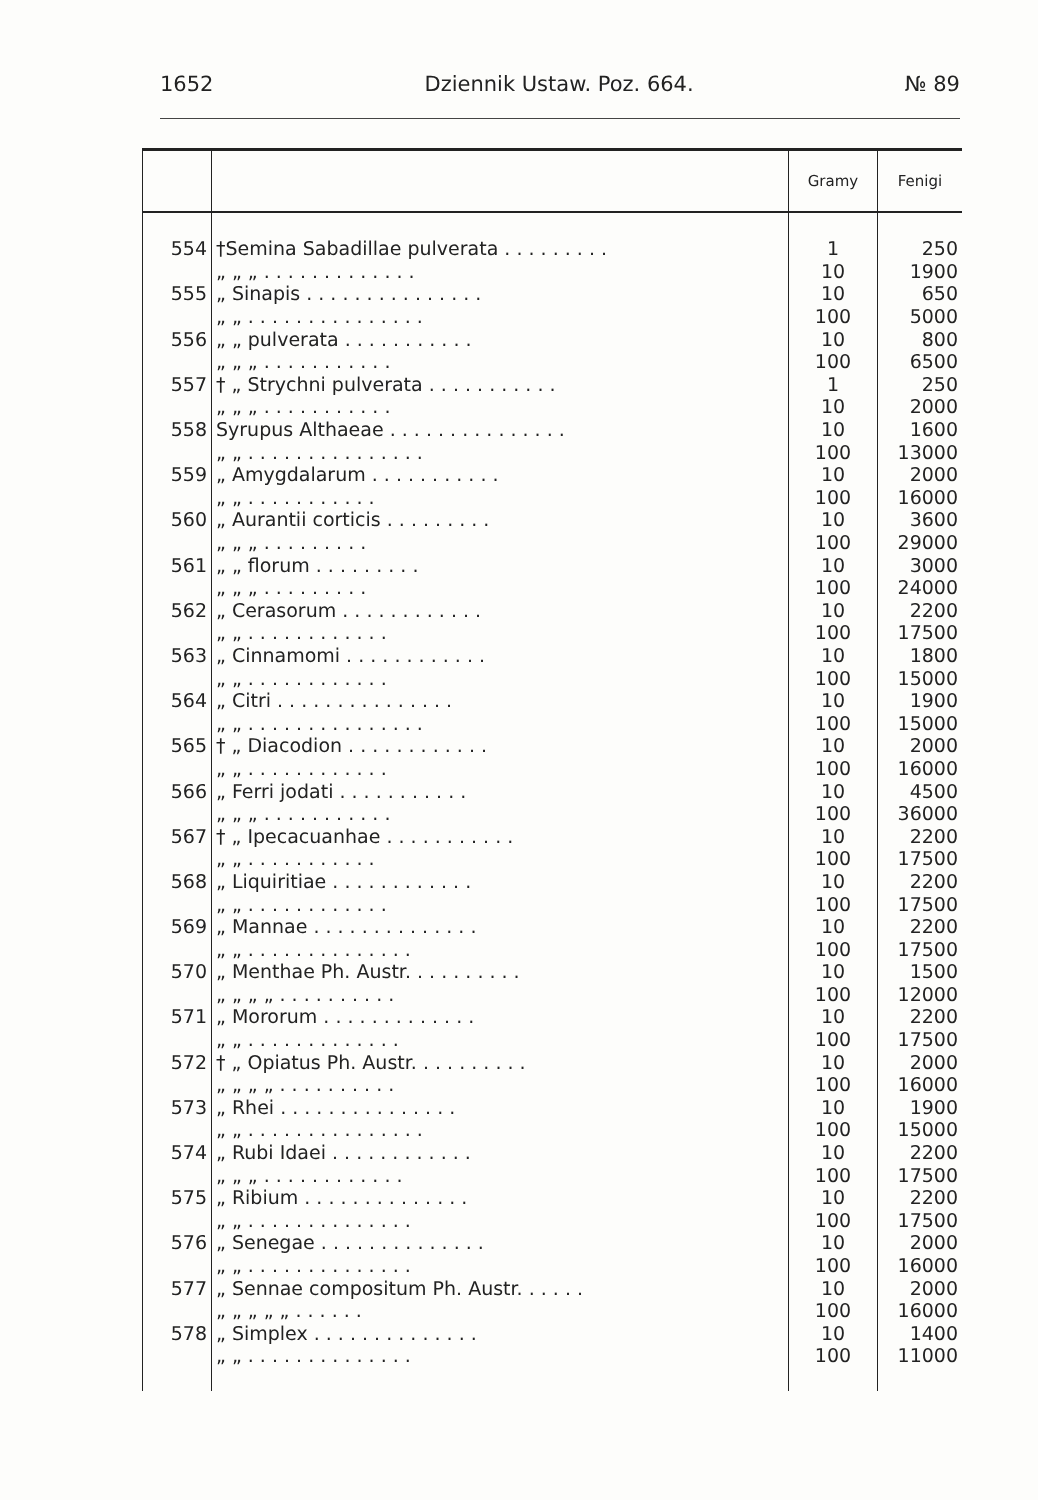1652 Dziennik Ustaw. Poz. 664. № 89
| | | Gramy | Fenigi |
| --- | --- | --- | --- |
| 554 | †Semina Sabadillae pulverata . . . . . . . . . | 1 | 250 |
| | „ „ „ . . . . . . . . . . . . . | 10 | 1900 |
| 555 | „ Sinapis . . . . . . . . . . . . . . . | 10 | 650 |
| | „ „ . . . . . . . . . . . . . . . | 100 | 5000 |
| 556 | „ „ pulverata . . . . . . . . . . . | 10 | 800 |
| | „ „ „ . . . . . . . . . . . | 100 | 6500 |
| 557 | † „ Strychni pulverata . . . . . . . . . . . | 1 | 250 |
| | „ „ „ . . . . . . . . . . . | 10 | 2000 |
| 558 | Syrupus Althaeae . . . . . . . . . . . . . . . | 10 | 1600 |
| | „ „ . . . . . . . . . . . . . . . | 100 | 13000 |
| 559 | „ Amygdalarum . . . . . . . . . . . | 10 | 2000 |
| | „ „ . . . . . . . . . . . | 100 | 16000 |
| 560 | „ Aurantii corticis . . . . . . . . . | 10 | 3600 |
| | „ „ „ . . . . . . . . . | 100 | 29000 |
| 561 | „ „ florum . . . . . . . . . | 10 | 3000 |
| | „ „ „ . . . . . . . . . | 100 | 24000 |
| 562 | „ Cerasorum . . . . . . . . . . . . | 10 | 2200 |
| | „ „ . . . . . . . . . . . . | 100 | 17500 |
| 563 | „ Cinnamomi . . . . . . . . . . . . | 10 | 1800 |
| | „ „ . . . . . . . . . . . . | 100 | 15000 |
| 564 | „ Citri . . . . . . . . . . . . . . . | 10 | 1900 |
| | „ „ . . . . . . . . . . . . . . . | 100 | 15000 |
| 565 | † „ Diacodion . . . . . . . . . . . . | 10 | 2000 |
| | „ „ . . . . . . . . . . . . | 100 | 16000 |
| 566 | „ Ferri jodati . . . . . . . . . . . | 10 | 4500 |
| | „ „ „ . . . . . . . . . . . | 100 | 36000 |
| 567 | † „ Ipecacuanhae . . . . . . . . . . . | 10 | 2200 |
| | „ „ . . . . . . . . . . . | 100 | 17500 |
| 568 | „ Liquiritiae . . . . . . . . . . . . | 10 | 2200 |
| | „ „ . . . . . . . . . . . . | 100 | 17500 |
| 569 | „ Mannae . . . . . . . . . . . . . . | 10 | 2200 |
| | „ „ . . . . . . . . . . . . . . | 100 | 17500 |
| 570 | „ Menthae Ph. Austr. . . . . . . . . . | 10 | 1500 |
| | „ „ „ „ . . . . . . . . . . | 100 | 12000 |
| 571 | „ Mororum . . . . . . . . . . . . . | 10 | 2200 |
| | „ „ . . . . . . . . . . . . . | 100 | 17500 |
| 572 | † „ Opiatus Ph. Austr. . . . . . . . . . | 10 | 2000 |
| | „ „ „ „ . . . . . . . . . . | 100 | 16000 |
| 573 | „ Rhei . . . . . . . . . . . . . . . | 10 | 1900 |
| | „ „ . . . . . . . . . . . . . . . | 100 | 15000 |
| 574 | „ Rubi Idaei . . . . . . . . . . . . | 10 | 2200 |
| | „ „ „ . . . . . . . . . . . . | 100 | 17500 |
| 575 | „ Ribium . . . . . . . . . . . . . . | 10 | 2200 |
| | „ „ . . . . . . . . . . . . . . | 100 | 17500 |
| 576 | „ Senegae . . . . . . . . . . . . . . | 10 | 2000 |
| | „ „ . . . . . . . . . . . . . . | 100 | 16000 |
| 577 | „ Sennae compositum Ph. Austr. . . . . . | 10 | 2000 |
| | „ „ „ „ „ . . . . . . | 100 | 16000 |
| 578 | „ Simplex . . . . . . . . . . . . . . | 10 | 1400 |
| | „ „ . . . . . . . . . . . . . . | 100 | 11000 |